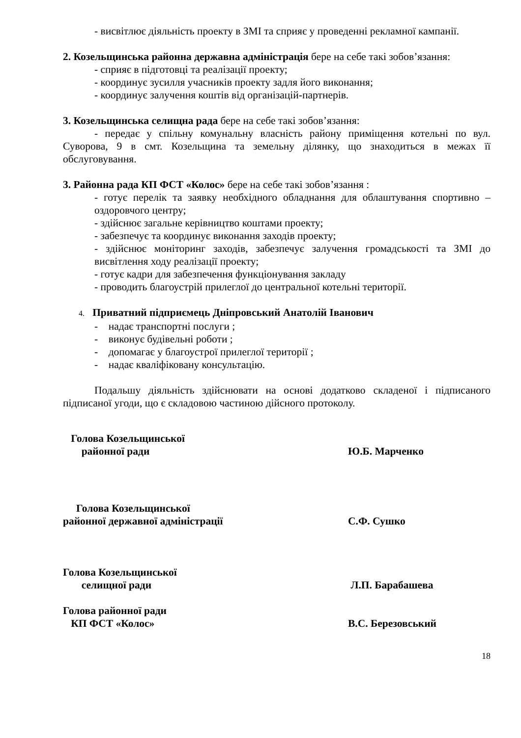- висвітлює діяльність проекту в ЗМІ та сприяє у проведенні рекламної кампанії.
2. Козельщинська районна державна адміністрація бере на себе такі зобов’язання:
- сприяє в підготовці та реалізації проекту;
- координує зусилля учасників проекту задля його виконання;
- координує залучення коштів від організацій-партнерів.
3. Козельщинська селищна рада бере на себе такі зобов’язання:
- передає у спільну комунальну власність району приміщення котельні по вул. Суворова, 9 в смт. Козельщина та земельну ділянку, що знаходиться в межах її обслуговування.
3. Районна рада КП ФСТ «Колос» бере на себе такі зобов’язання :
- готує перелік та заявку необхідного обладнання для облаштування спортивно – оздоровчого центру;
- здійснює загальне керівництво коштами проекту;
- забезпечує та координує виконання заходів проекту;
- здійснює моніторинг заходів, забезпечує залучення громадськості та ЗМІ до висвітлення ходу реалізації проекту;
- готує кадри для забезпечення функціонування закладу
- проводить благоустрій прилеглої до центральної котельні території.
4. Приватний підприємець Дніпровський Анатолій Іванович
- надає транспортні послуги ;
- виконує будівельні роботи ;
- допомагає у благоустрої прилеглої території ;
- надає кваліфіковану консультацію.
Подальшу діяльність здійснювати на основі додатково складеної і підписаного підписаної угоди, що є складовою частиною дійсного протоколу.
Голова Козельщинської
районної ради
Ю.Б. Марченко
Голова Козельщинської
районної державної адміністрації
С.Ф. Сушко
Голова Козельщинської
селищної ради
Л.П. Барабашева
Голова районної ради
КП ФСТ «Колос»
В.С. Березовський
18